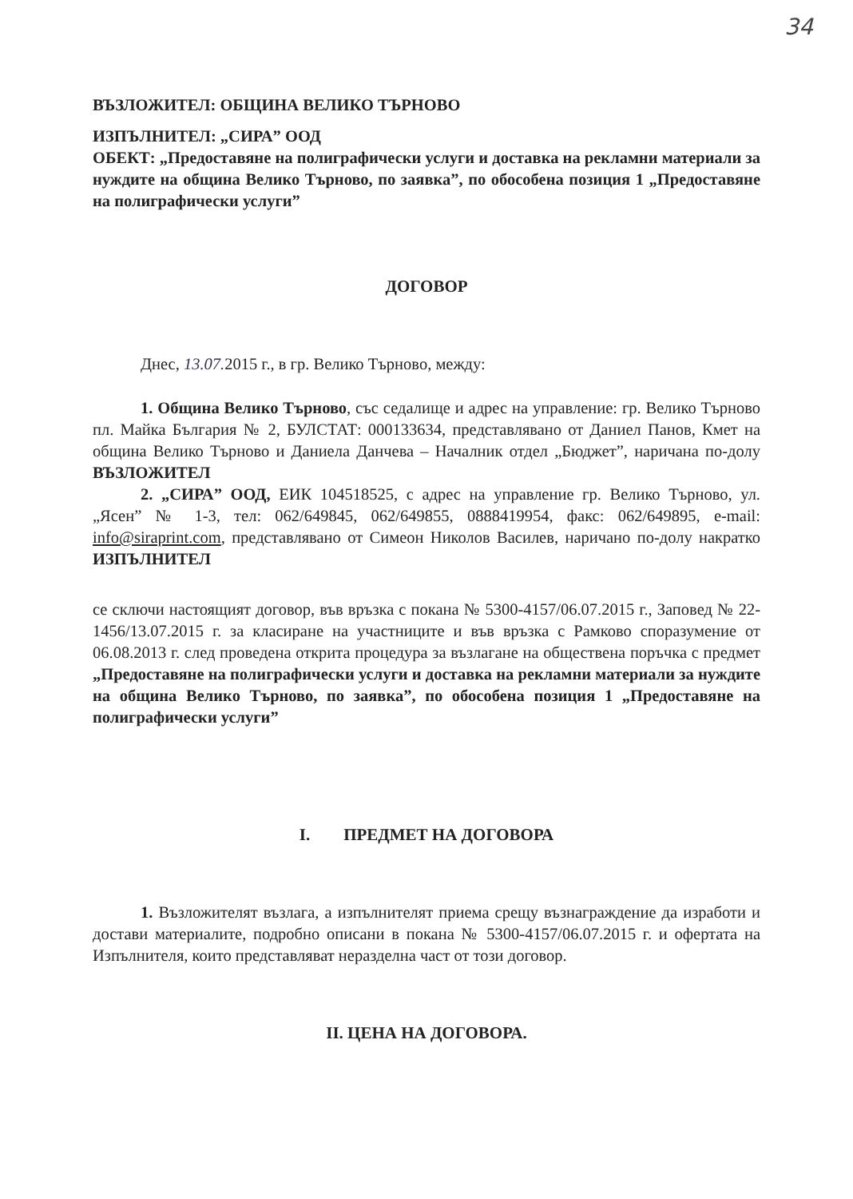34
ВЪЗЛОЖИТЕЛ: ОБЩИНА ВЕЛИКО ТЪРНОВО
ИЗПЪЛНИТЕЛ: „СИРА” ООД
ОБЕКТ: „Предоставяне на полиграфически услуги и доставка на рекламни материали за нуждите на община Велико Търново, по заявка”, по обособена позиция 1 „Предоставяне на полиграфически услуги”
ДОГОВОР
Днес, 13.07. 2015 г., в гр. Велико Търново, между:
1. Община Велико Търново, със седалище и адрес на управление: гр. Велико Търново пл. Майка България № 2, БУЛСТАТ: 000133634, представлявано от Даниел Панов, Кмет на община Велико Търново и Даниела Данчева – Началник отдел „Бюджет”, наричана по-долу ВЪЗЛОЖИТЕЛ
2. „СИРА” ООД, ЕИК 104518525, с адрес на управление гр. Велико Търново, ул. „Ясен” № 1-3, тел: 062/649845, 062/649855, 0888419954, факс: 062/649895, e-mail: info@siraprint.com, представлявано от Симеон Николов Василев, наричано по-долу накратко ИЗПЪЛНИТЕЛ
се сключи настоящият договор, във връзка с покана № 5300-4157/06.07.2015 г., Заповед № 22-1456/13.07.2015 г. за класиране на участниците и във връзка с Рамково споразумение от 06.08.2013 г. след проведена открита процедура за възлагане на обществена поръчка с предмет „Предоставяне на полиграфически услуги и доставка на рекламни материали за нуждите на община Велико Търново, по заявка”, по обособена позиция 1 „Предоставяне на полиграфически услуги”
I. ПРЕДМЕТ НА ДОГОВОРА
1. Възложителят възлага, а изпълнителят приема срещу възнаграждение да изработи и достави материалите, подробно описани в покана № 5300-4157/06.07.2015 г. и офертата на Изпълнителя, които представляват неразделна част от този договор.
II. ЦЕНА НА ДОГОВОРА.